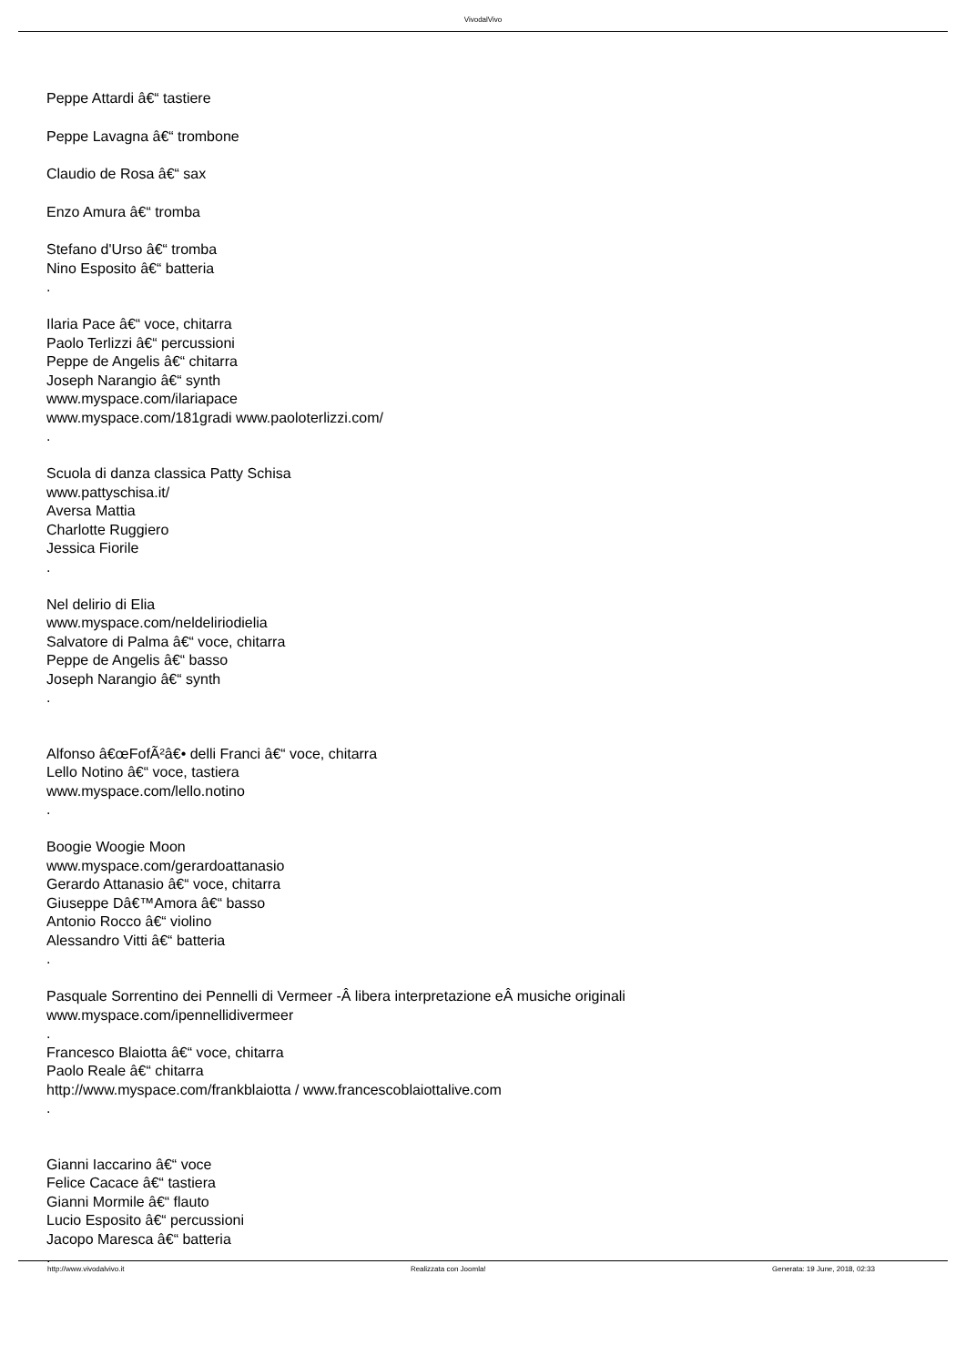VivodalVivo
Peppe Attardi â€“ tastiere
Peppe Lavagna â€“ trombone
Claudio de Rosa â€“ sax
Enzo Amura â€“ tromba
Stefano d'Urso â€“ tromba
Nino Esposito â€“ batteria
.
Ilaria Pace â€“ voce, chitarra
Paolo Terlizzi â€“ percussioni
Peppe de Angelis â€“ chitarra
Joseph Narangio â€“ synth
www.myspace.com/ilariapace
www.myspace.com/181gradi www.paoloterlizzi.com/
.
Scuola di danza classica Patty Schisa
www.pattyschisa.it/
Aversa Mattia
Charlotte Ruggiero
Jessica Fiorile
.
Nel delirio di Elia
www.myspace.com/neldeliriodielia
Salvatore di Palma â€“ voce, chitarra
Peppe de Angelis â€“ basso
Joseph Narangio â€“ synth
.
Alfonso â€œFofÃ²â€• delli Franci â€“ voce, chitarra
Lello Notino â€“ voce, tastiera
www.myspace.com/lello.notino
.
Boogie Woogie Moon
www.myspace.com/gerardoattanasio
Gerardo Attanasio â€“ voce, chitarra
Giuseppe Dâ€™Amora â€“ basso
Antonio Rocco â€“ violino
Alessandro Vitti â€“ batteria
.
Pasquale Sorrentino dei Pennelli di Vermeer -Â libera interpretazione eÂ musiche originali
www.myspace.com/ipennellidivermeer
.
Francesco Blaiotta â€“ voce, chitarra
Paolo Reale â€“ chitarra
http://www.myspace.com/frankblaiotta / www.francescoblaiottalive.com
.
Gianni Iaccarino â€“ voce
Felice Cacace â€“ tastiera
Gianni Mormile â€“ flauto
Lucio Esposito â€“ percussioni
Jacopo Maresca â€“ batteria
.
http://www.vivodalvivo.it Realizzata con Joomla! Generata: 19 June, 2018, 02:33